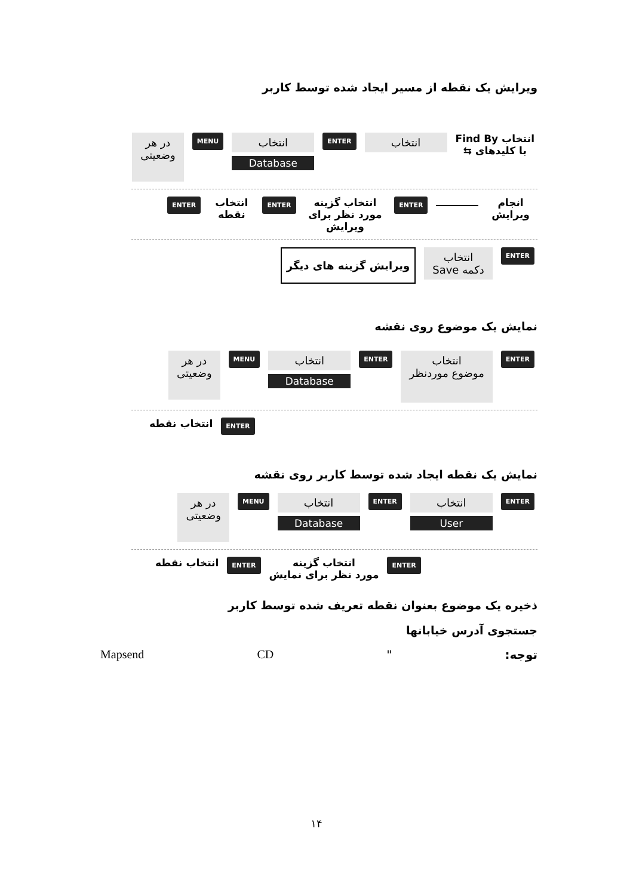ویرایش یک نقطه از مسیر ایجاد شده توسط کاربر
انتخاب Find By
با کلیدهای ⇆
انتخاب
ENTER
انتخاب
Database
MENU
در هر
وضعیتی
انجام ویرایش
ENTER
انتخاب گزینه
مورد نظر برای ویرایش
ENTER
انتخاب نقطه
ENTER
ENTER
انتخاب
دکمه Save
ویرایش گزینه های دیگر
نمایش یک موضوع روی نقشه
ENTER
انتخاب
موضوع موردنظر
ENTER
انتخاب
Database
MENU
در هر
وضعیتی
ENTER
انتخاب نقطه
نمایش یک نقطه ایجاد شده توسط کاربر روی نقشه
ENTER
انتخاب
User
ENTER
انتخاب
Database
MENU
در هر
وضعیتی
ENTER
انتخاب گزینه
مورد نظر برای نمایش
ENTER
انتخاب نقطه
ذخیره یک موضوع بعنوان نقطه تعریف شده توسط کاربر
جستجوی آدرس خیابانها
توجه: " CD Mapsend
۱۴